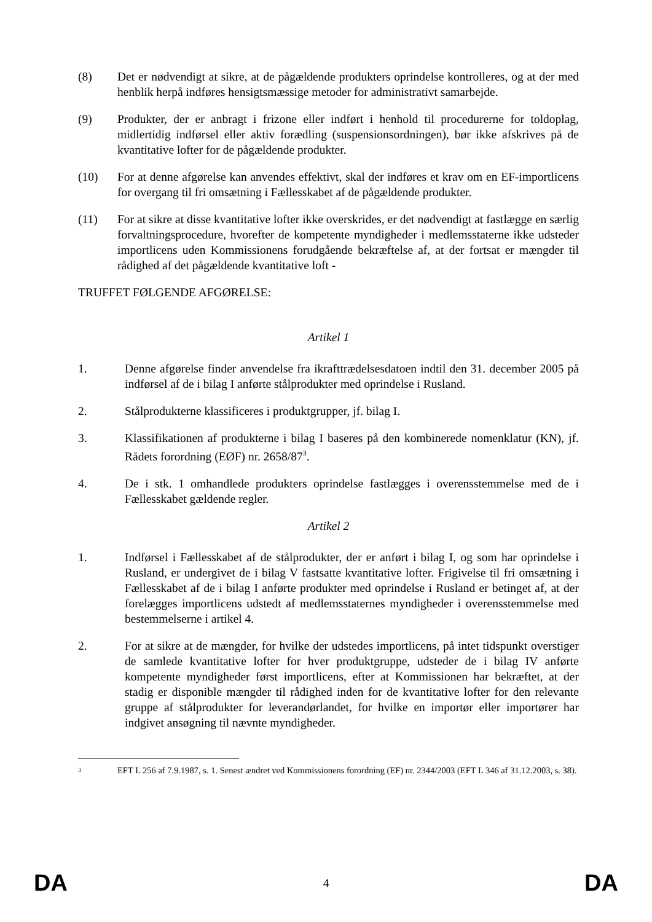(8) Det er nødvendigt at sikre, at de pågældende produkters oprindelse kontrolleres, og at der med henblik herpå indføres hensigtsmæssige metoder for administrativt samarbejde.
(9) Produkter, der er anbragt i frizone eller indført i henhold til procedurerne for toldoplag, midlertidig indførsel eller aktiv forædling (suspensionsordningen), bør ikke afskrives på de kvantitative lofter for de pågældende produkter.
(10) For at denne afgørelse kan anvendes effektivt, skal der indføres et krav om en EF-importlicens for overgang til fri omsætning i Fællesskabet af de pågældende produkter.
(11) For at sikre at disse kvantitative lofter ikke overskrides, er det nødvendigt at fastlægge en særlig forvaltningsprocedure, hvorefter de kompetente myndigheder i medlemsstaterne ikke udsteder importlicens uden Kommissionens forudgående bekræftelse af, at der fortsat er mængder til rådighed af det pågældende kvantitative loft -
TRUFFET FØLGENDE AFGØRELSE:
Artikel 1
1. Denne afgørelse finder anvendelse fra ikrafttrædelsesdatoen indtil den 31. december 2005 på indførsel af de i bilag I anførte stålprodukter med oprindelse i Rusland.
2. Stålprodukterne klassificeres i produktgrupper, jf. bilag I.
3. Klassifikationen af produkterne i bilag I baseres på den kombinerede nomenklatur (KN), jf. Rådets forordning (EØF) nr. 2658/87<sup>3</sup>.
4. De i stk. 1 omhandlede produkters oprindelse fastlægges i overensstemmelse med de i Fællesskabet gældende regler.
Artikel 2
1. Indførsel i Fællesskabet af de stålprodukter, der er anført i bilag I, og som har oprindelse i Rusland, er undergivet de i bilag V fastsatte kvantitative lofter. Frigivelse til fri omsætning i Fællesskabet af de i bilag I anførte produkter med oprindelse i Rusland er betinget af, at der forelægges importlicens udstedt af medlemsstaternes myndigheder i overensstemmelse med bestemmelserne i artikel 4.
2. For at sikre at de mængder, for hvilke der udstedes importlicens, på intet tidspunkt overstiger de samlede kvantitative lofter for hver produktgruppe, udsteder de i bilag IV anførte kompetente myndigheder først importlicens, efter at Kommissionen har bekræftet, at der stadig er disponible mængder til rådighed inden for de kvantitative lofter for den relevante gruppe af stålprodukter for leverandørlandet, for hvilke en importør eller importører har indgivet ansøgning til nævnte myndigheder.
3
EFT L 256 af 7.9.1987, s. 1. Senest ændret ved Kommissionens forordning (EF) nr. 2344/2003 (EFT L 346 af 31.12.2003, s. 38).
DA 4 DA